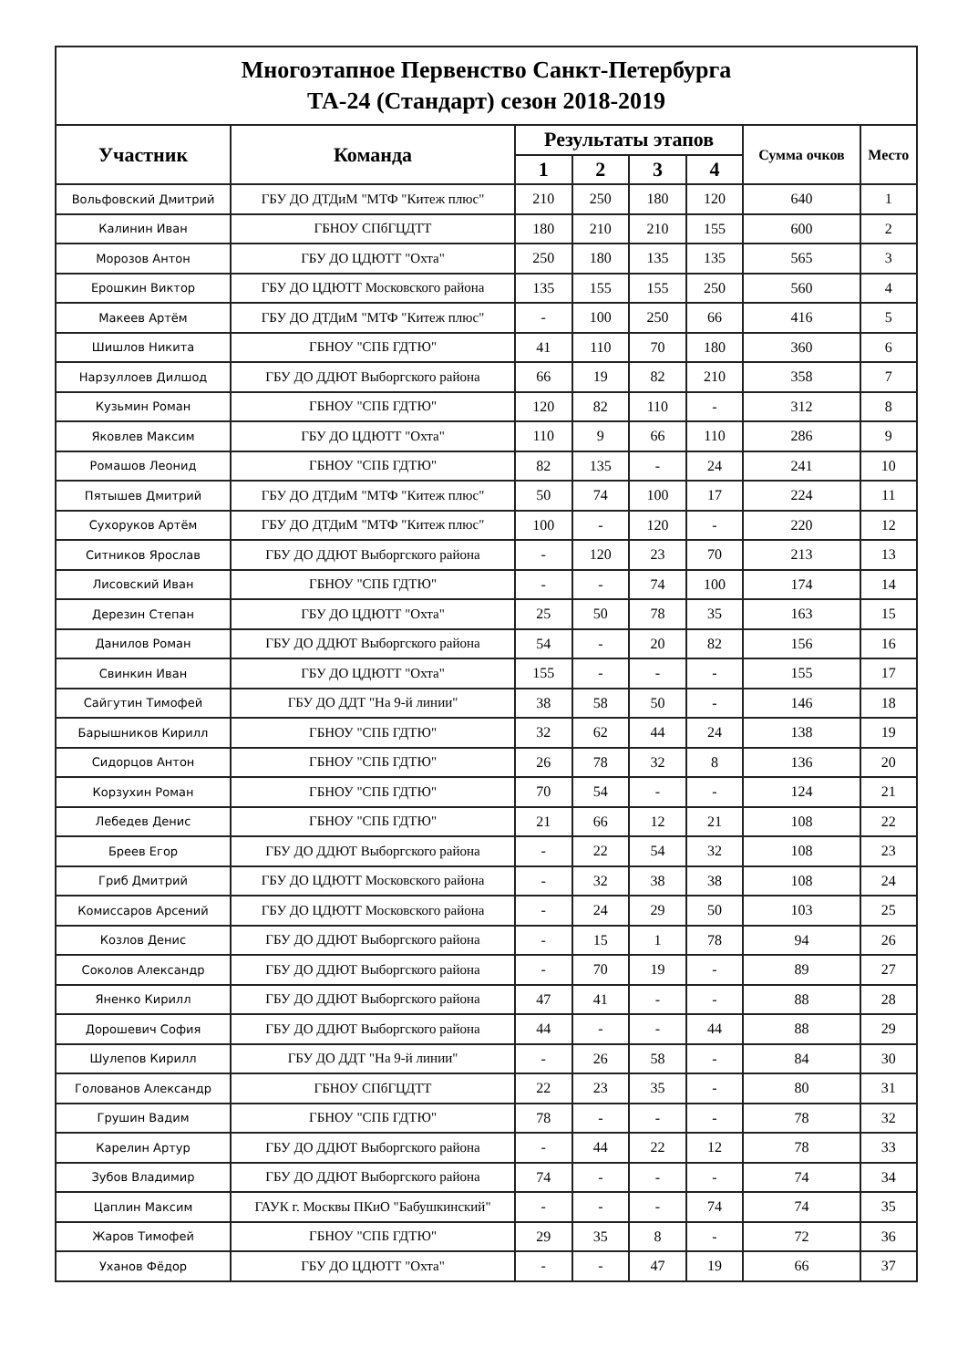| Многоэтапное Первенство Санкт-Петербурга ТА-24 (Стандарт) сезон 2018-2019 | | | | | | | |
| --- | --- | --- | --- | --- | --- | --- | --- |
| Участник | Команда | Результаты этапов | | | | Сумма очков | Место |
| | | 1 | 2 | 3 | 4 | | |
| Вольфовский Дмитрий | ГБУ ДО ДТДиМ "МТФ "Китеж плюс" | 210 | 250 | 180 | 120 | 640 | 1 |
| Калинин Иван | ГБНОУ СПбГЦДТТ | 180 | 210 | 210 | 155 | 600 | 2 |
| Морозов Антон | ГБУ ДО ЦДЮТТ "Охта" | 250 | 180 | 135 | 135 | 565 | 3 |
| Ерошкин Виктор | ГБУ ДО ЦДЮТТ Московского района | 135 | 155 | 155 | 250 | 560 | 4 |
| Макеев Артём | ГБУ ДО ДТДиМ "МТФ "Китеж плюс" | - | 100 | 250 | 66 | 416 | 5 |
| Шишлов Никита | ГБНОУ "СПБ ГДТЮ" | 41 | 110 | 70 | 180 | 360 | 6 |
| Нарзуллоев Дилшод | ГБУ ДО ДДЮТ Выборгского района | 66 | 19 | 82 | 210 | 358 | 7 |
| Кузьмин Роман | ГБНОУ "СПБ ГДТЮ" | 120 | 82 | 110 | - | 312 | 8 |
| Яковлев Максим | ГБУ ДО ЦДЮТТ "Охта" | 110 | 9 | 66 | 110 | 286 | 9 |
| Ромашов Леонид | ГБНОУ "СПБ ГДТЮ" | 82 | 135 | - | 24 | 241 | 10 |
| Пятышев Дмитрий | ГБУ ДО ДТДиМ "МТФ "Китеж плюс" | 50 | 74 | 100 | 17 | 224 | 11 |
| Сухоруков Артём | ГБУ ДО ДТДиМ "МТФ "Китеж плюс" | 100 | - | 120 | - | 220 | 12 |
| Ситников Ярослав | ГБУ ДО ДДЮТ Выборгского района | - | 120 | 23 | 70 | 213 | 13 |
| Лисовский Иван | ГБНОУ "СПБ ГДТЮ" | - | - | 74 | 100 | 174 | 14 |
| Дерезин Степан | ГБУ ДО ЦДЮТТ "Охта" | 25 | 50 | 78 | 35 | 163 | 15 |
| Данилов Роман | ГБУ ДО ДДЮТ Выборгского района | 54 | - | 20 | 82 | 156 | 16 |
| Свинкин Иван | ГБУ ДО ЦДЮТТ "Охта" | 155 | - | - | - | 155 | 17 |
| Сайгутин Тимофей | ГБУ ДО ДДТ "На 9-й линии" | 38 | 58 | 50 | - | 146 | 18 |
| Барышников Кирилл | ГБНОУ "СПБ ГДТЮ" | 32 | 62 | 44 | 24 | 138 | 19 |
| Сидорцов Антон | ГБНОУ "СПБ ГДТЮ" | 26 | 78 | 32 | 8 | 136 | 20 |
| Корзухин Роман | ГБНОУ "СПБ ГДТЮ" | 70 | 54 | - | - | 124 | 21 |
| Лебедев Денис | ГБНОУ "СПБ ГДТЮ" | 21 | 66 | 12 | 21 | 108 | 22 |
| Бреев Егор | ГБУ ДО ДДЮТ Выборгского района | - | 22 | 54 | 32 | 108 | 23 |
| Гриб Дмитрий | ГБУ ДО ЦДЮТТ Московского района | - | 32 | 38 | 38 | 108 | 24 |
| Комиссаров Арсений | ГБУ ДО ЦДЮТТ Московского района | - | 24 | 29 | 50 | 103 | 25 |
| Козлов Денис | ГБУ ДО ДДЮТ Выборгского района | - | 15 | 1 | 78 | 94 | 26 |
| Соколов Александр | ГБУ ДО ДДЮТ Выборгского района | - | 70 | 19 | - | 89 | 27 |
| Яненко Кирилл | ГБУ ДО ДДЮТ Выборгского района | 47 | 41 | - | - | 88 | 28 |
| Дорошевич София | ГБУ ДО ДДЮТ Выборгского района | 44 | - | - | 44 | 88 | 29 |
| Шулепов Кирилл | ГБУ ДО ДДТ "На 9-й линии" | - | 26 | 58 | - | 84 | 30 |
| Голованов Александр | ГБНОУ СПбГЦДТТ | 22 | 23 | 35 | - | 80 | 31 |
| Грушин Вадим | ГБНОУ "СПБ ГДТЮ" | 78 | - | - | - | 78 | 32 |
| Карелин Артур | ГБУ ДО ДДЮТ Выборгского района | - | 44 | 22 | 12 | 78 | 33 |
| Зубов Владимир | ГБУ ДО ДДЮТ Выборгского района | 74 | - | - | - | 74 | 34 |
| Цаплин Максим | ГАУК г. Москвы ПКиО "Бабушкинский" | - | - | - | 74 | 74 | 35 |
| Жаров Тимофей | ГБНОУ "СПБ ГДТЮ" | 29 | 35 | 8 | - | 72 | 36 |
| Уханов Фёдор | ГБУ ДО ЦДЮТТ "Охта" | - | - | 47 | 19 | 66 | 37 |